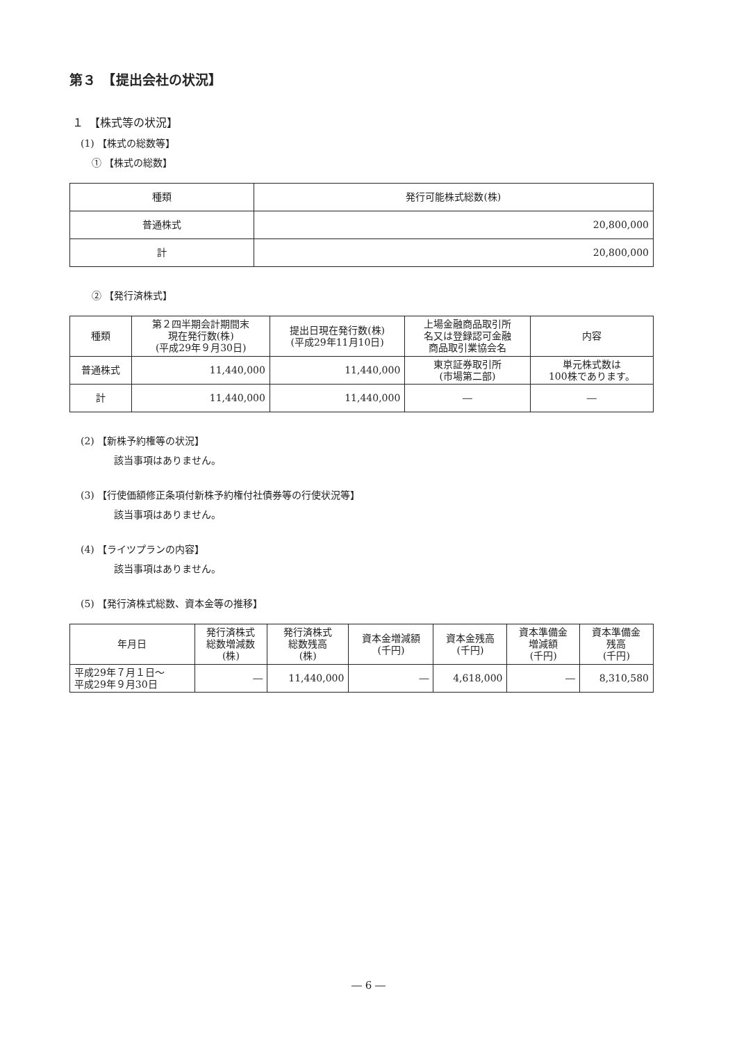第３　【提出会社の状況】
１　【株式等の状況】
(1) 【株式の総数等】
① 【株式の総数】
| 種類 | 発行可能株式総数(株) |
| --- | --- |
| 普通株式 | 20,800,000 |
| 計 | 20,800,000 |
② 【発行済株式】
| 種類 | 第２四半期会計期間末 現在発行数(株) (平成29年９月30日) | 提出日現在発行数(株) (平成29年11月10日) | 上場金融商品取引所 名又は登録認可金融 商品取引業協会名 | 内容 |
| --- | --- | --- | --- | --- |
| 普通株式 | 11,440,000 | 11,440,000 | 東京証券取引所 (市場第二部) | 単元株式数は 100株であります。 |
| 計 | 11,440,000 | 11,440,000 | ― | ― |
(2) 【新株予約権等の状況】
該当事項はありません。
(3) 【行使価額修正条項付新株予約権付社債券等の行使状況等】
該当事項はありません。
(4) 【ライツプランの内容】
該当事項はありません。
(5) 【発行済株式総数、資本金等の推移】
| 年月日 | 発行済株式 総数増減数 (株) | 発行済株式 総数残高 (株) | 資本金増減額 (千円) | 資本金残高 (千円) | 資本準備金 増減額 (千円) | 資本準備金 残高 (千円) |
| --- | --- | --- | --- | --- | --- | --- |
| 平成29年７月１日～ 平成29年９月30日 | ― | 11,440,000 | ― | 4,618,000 | ― | 8,310,580 |
― 6 ―